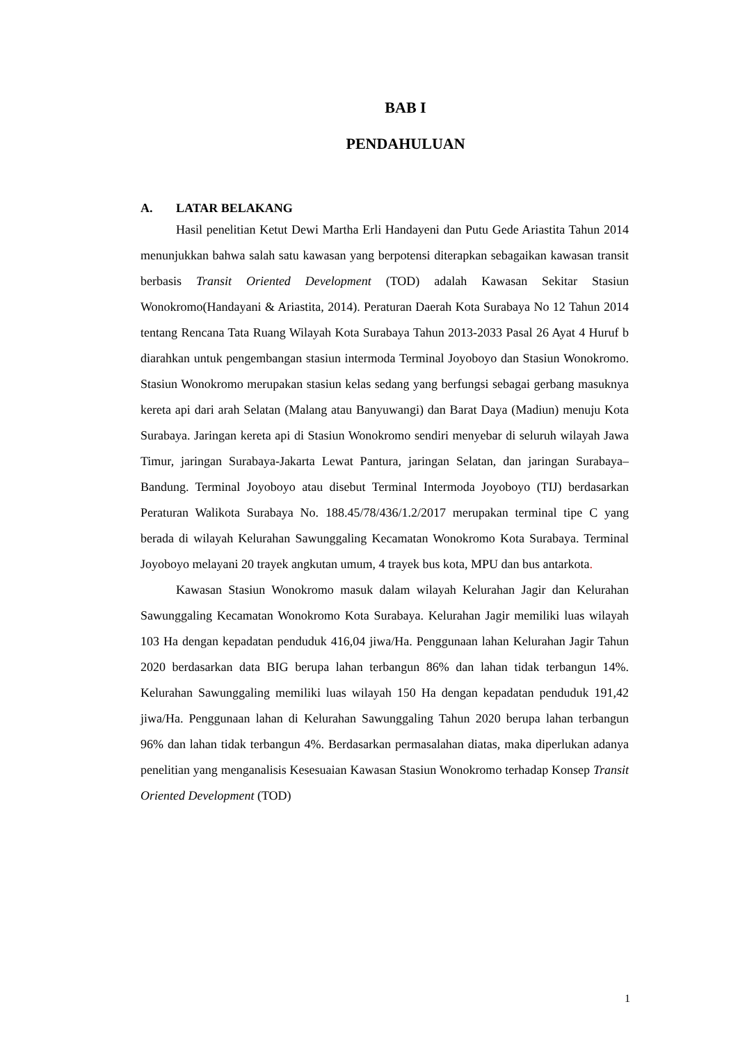BAB I
PENDAHULUAN
A. LATAR BELAKANG
Hasil penelitian Ketut Dewi Martha Erli Handayeni dan Putu Gede Ariastita Tahun 2014 menunjukkan bahwa salah satu kawasan yang berpotensi diterapkan sebagaikan kawasan transit berbasis Transit Oriented Development (TOD) adalah Kawasan Sekitar Stasiun Wonokromo(Handayani & Ariastita, 2014). Peraturan Daerah Kota Surabaya No 12 Tahun 2014 tentang Rencana Tata Ruang Wilayah Kota Surabaya Tahun 2013-2033 Pasal 26 Ayat 4 Huruf b diarahkan untuk pengembangan stasiun intermoda Terminal Joyoboyo dan Stasiun Wonokromo. Stasiun Wonokromo merupakan stasiun kelas sedang yang berfungsi sebagai gerbang masuknya kereta api dari arah Selatan (Malang atau Banyuwangi) dan Barat Daya (Madiun) menuju Kota Surabaya. Jaringan kereta api di Stasiun Wonokromo sendiri menyebar di seluruh wilayah Jawa Timur, jaringan Surabaya-Jakarta Lewat Pantura, jaringan Selatan, dan jaringan Surabaya–Bandung. Terminal Joyoboyo atau disebut Terminal Intermoda Joyoboyo (TIJ) berdasarkan Peraturan Walikota Surabaya No. 188.45/78/436/1.2/2017 merupakan terminal tipe C yang berada di wilayah Kelurahan Sawunggaling Kecamatan Wonokromo Kota Surabaya. Terminal Joyoboyo melayani 20 trayek angkutan umum, 4 trayek bus kota, MPU dan bus antarkota.
Kawasan Stasiun Wonokromo masuk dalam wilayah Kelurahan Jagir dan Kelurahan Sawunggaling Kecamatan Wonokromo Kota Surabaya. Kelurahan Jagir memiliki luas wilayah 103 Ha dengan kepadatan penduduk 416,04 jiwa/Ha. Penggunaan lahan Kelurahan Jagir Tahun 2020 berdasarkan data BIG berupa lahan terbangun 86% dan lahan tidak terbangun 14%. Kelurahan Sawunggaling memiliki luas wilayah 150 Ha dengan kepadatan penduduk 191,42 jiwa/Ha. Penggunaan lahan di Kelurahan Sawunggaling Tahun 2020 berupa lahan terbangun 96% dan lahan tidak terbangun 4%. Berdasarkan permasalahan diatas, maka diperlukan adanya penelitian yang menganalisis Kesesuaian Kawasan Stasiun Wonokromo terhadap Konsep Transit Oriented Development (TOD)
1